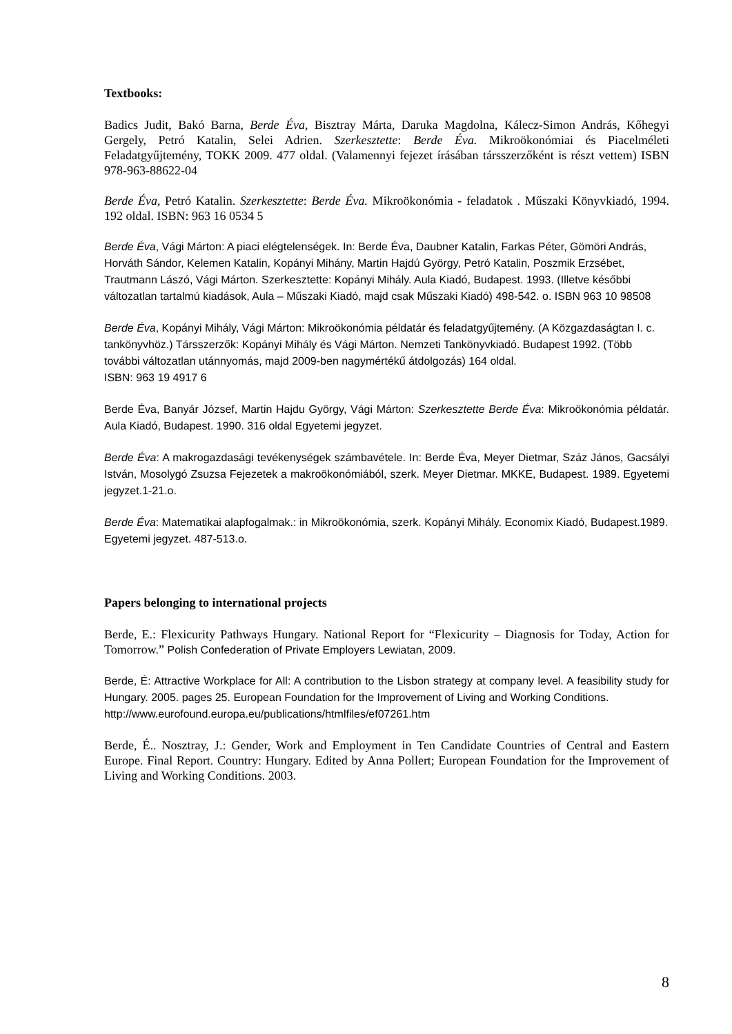Textbooks:
Badics Judit, Bakó Barna, Berde Éva, Bisztray Márta, Daruka Magdolna, Kálecz-Simon András, Kőhegyi Gergely, Petró Katalin, Selei Adrien. Szerkesztette: Berde Éva. Mikroökonómiai és Piacelméleti Feladatgyűjtemény, TOKK 2009. 477 oldal. (Valamennyi fejezet írásában társszerzőként is részt vettem) ISBN 978-963-88622-04
Berde Éva, Petró Katalin. Szerkesztette: Berde Éva. Mikroökonómia - feladatok . Műszaki Könyvkiadó, 1994. 192 oldal. ISBN: 963 16 0534 5
Berde Éva, Vági Márton: A piaci elégtelenségek. In: Berde Éva, Daubner Katalin, Farkas Péter, Gömöri András, Horváth Sándor, Kelemen Katalin, Kopányi Mihány, Martin Hajdú György, Petró Katalin, Poszmik Erzsébet, Trautmann Lászó, Vági Márton. Szerkesztette: Kopányi Mihály. Aula Kiadó, Budapest. 1993. (Illetve későbbi változatlan tartalmú kiadások, Aula – Műszaki Kiadó, majd csak Műszaki Kiadó) 498-542. o. ISBN 963 10 98508
Berde Éva, Kopányi Mihály, Vági Márton: Mikroökonómia példatár és feladatgyűjtemény. (A Közgazdaságtan I. c. tankönyvhöz.) Társszerzők: Kopányi Mihály és Vági Márton. Nemzeti Tankönyvkiadó. Budapest 1992. (Több további változatlan utánnyomás, majd 2009-ben nagymértékű átdolgozás) 164 oldal.
ISBN: 963 19 4917 6
Berde Éva, Banyár József, Martin Hajdu György, Vági Márton: Szerkesztette Berde Éva: Mikroökonómia példatár. Aula Kiadó, Budapest. 1990. 316 oldal Egyetemi jegyzet.
Berde Éva: A makrogazdasági tevékenységek számbavétele. In: Berde Éva, Meyer Dietmar, Száz János, Gacsályi István, Mosolygó Zsuzsa Fejezetek a makroökonómiából, szerk. Meyer Dietmar. MKKE, Budapest. 1989. Egyetemi jegyzet.1-21.o.
Berde Éva: Matematikai alapfogalmak.: in Mikroökonómia, szerk. Kopányi Mihály. Economix Kiadó, Budapest.1989. Egyetemi jegyzet. 487-513.o.
Papers belonging to international projects
Berde, E.: Flexicurity Pathways Hungary. National Report for “Flexicurity – Diagnosis for Today, Action for Tomorrow.” Polish Confederation of Private Employers Lewiatan, 2009.
Berde, É: Attractive Workplace for All: A contribution to the Lisbon strategy at company level. A feasibility study for Hungary. 2005. pages 25. European Foundation for the Improvement of Living and Working Conditions.
http://www.eurofound.europa.eu/publications/htmlfiles/ef07261.htm
Berde, É.. Nosztray, J.: Gender, Work and Employment in Ten Candidate Countries of Central and Eastern Europe. Final Report. Country: Hungary. Edited by Anna Pollert; European Foundation for the Improvement of Living and Working Conditions. 2003.
8